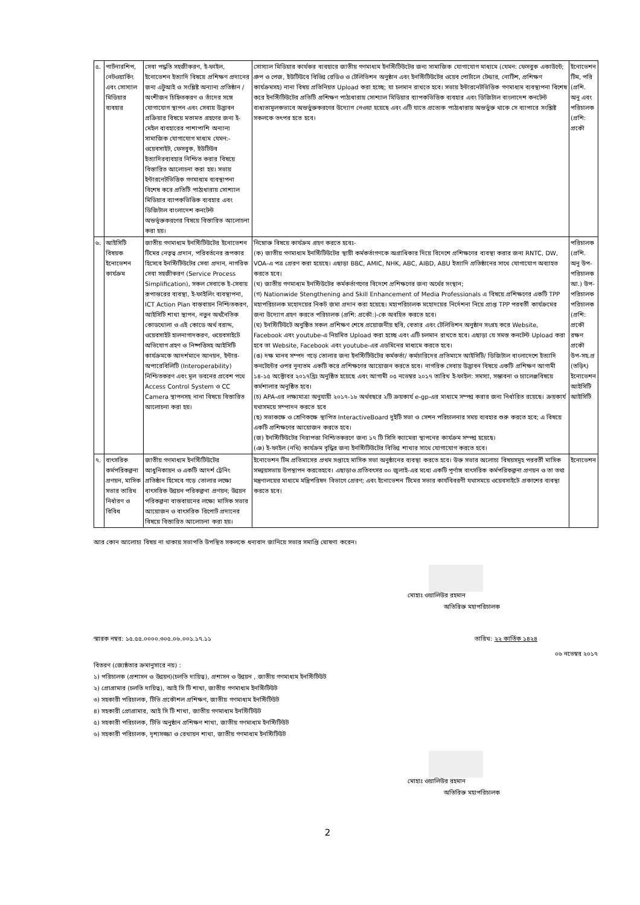| ৫. | পার্টনারশিপ, নেটওয়ার্কিং এবং সোস্যাল মিডিয়ার ব্যবহার | সেবা পদ্ধতি সহজীকরণ, ই-ফাইল, ইনোভেশন ইত্যাদি বিষয়ে প্রশিক্ষণ প্রদানের জন্য এটুআই ও সংশ্লিষ্ট অন্যান্য প্রতিষ্ঠান / অংশীজন চিহ্নিতকরণ ও তাঁদের সঙ্গে যোগাযোগ স্থাপন এবং সেবায় উদ্ভাবন প্রক্রিয়ার বিষয়ে মতামত গ্রহণের জন্য ই-মেইল ব্যবহারের পাশাপাশি অন্যান্য সামাজিক যোগাযোগ মাধ্যম যেমন:- ওয়েবসাইট, ফেসবুক, ইউটিউব ইত্যাদিরব্যবহার নিশ্চিত করার বিষয়ে বিস্তারিত আলোচনা করা হয়। সভায় ইন্টারনেটভিত্তিক গণমাধ্যম ব্যবস্থাপনা বিশেষ করে প্রতিটি পাঠ্যধারায় সোশ্যাল মিডিয়ার ব্যাপকভিত্তিক ব্যবহার এবং ডিজিটাল বাংলাদেশ কনটেন্ট অন্তর্ভূক্তকরণের বিষয়ে বিস্তারিত আলোচনা করা হয়। | সোস্যাল মিডিয়ার কার্যকর ব্যবহারে জাতীয় গণমাধ্যম ইনস্টিটিউটের জন্য সামাজিক যোগাযোগ মাধ্যমে (যেমন: ফেসবুক একাউন্টে; গ্রুপ ও পেজ, ইউটিউবে বিভিন্ন রেডিও ও টেলিভিশন অনুষ্ঠান এবং ইনস্টিটিউটের ওয়েব পোর্টালে টেন্ডার, নোটিশ, প্রশিক্ষণ কার্যক্রমসহ) নানা বিষয় প্রতিনিয়ত Upload করা হচ্ছে; যা চলমান রাখতে হবে। সভায় ইন্টারনেটভিত্তিক গণমাধ্যম ব্যবস্থাপনা বিশেষ করে ইনস্টিটিউটের প্রতিটি প্রশিক্ষণ পাঠ্যধারায় সোশ্যাল মিডিয়ার ব্যাপকভিত্তিক ব্যবহার এবং ডিজিটাল বাংলাদেশ কনটেন্ট বাধ্যতামূলকভাবে অন্তর্ভুক্তকরণের উদ্যোগ নেওয়া হয়েছে এবং এটি যাতে প্রত্যেক পাঠ্যধারায় অন্তর্ভুক্ত থাকে সে ব্যাপারে সংশ্লিষ্ট সকলকে তৎপর হতে হবে। | ইনোভেশন টিম, পরি (প্রশি. অনু এবং পরিচালক (প্রশি: প্রকৌ |
| ৬. | আইসিটি বিষয়ক ইনোভেশন কার্যক্রম | জাতীয় গণমাধ্যম ইনস্টিটিউটের ইনোভেশন টিমের নেতৃত্ব প্রদান, পরিবর্তনের রূপকার হিসেবে ইনস্টিটিউটের সেবা প্রদান, নাগরিক সেবা সহজীকরণ (Service Process Simplification), সকল সেবাকে ই-সেবায় রূপান্তরের ব্যবস্থা, ই-ফাইলিং ব্যবস্থাপনা, ICT Action Plan বাস্তবায়ন নিশ্চিতকরণ, আইসিটি শাখা স্থাপন, নতুন অর্থনৈতিক কোডখোলা ও এই কোডে অর্থ বরাদ্দ, ওয়েবসাইট হালনাগাদকরণ, ওয়েবসাইটে অভিযোগ গ্রহণ ও নিষ্পত্তিসহ আইসিটি কার্যক্রমকে আদর্শমানে আনয়ন, ইন্টার-অপারেবিলিটি (Interoperability) নিশ্চিতকরণ এবং মূল ভবনের প্রবেশ পথে Access Control System ও CC Camera স্থাপনসহ নানা বিষয়ে বিস্তারিত আলোচনা করা হয়। | নিম্নোক্ত বিষয়ে কার্যক্রম গ্রহণ করতে হবেঃ- (ক) জাতীয় গণমাধ্যম ইনস্টিটিউটের স্থায়ী কর্মকর্তাগণকে অগ্রাধিকার দিয়ে বিদেশে প্রশিক্ষণের ব্যবস্থা করার জন্য RNTC, DW, VOA-এ পত্র প্রেরণ করা হয়েছে। এছাড়া BBC, AMIC, NHK, ABC, AIBD, ABU ইত্যাদি প্রতিষ্ঠানের সাথে যোগাযোগ অব্যাহত করতে হবে। (খ) জাতীয় গণমাধ্যম ইনস্টিউটের কর্মকর্তাগণের বিদেশে প্রশিক্ষণের জন্য অর্থের সংস্থান; (গ) Nationwide Stengthening and Skill Enhancement of Media Professionals এ বিষয়ে প্রশিক্ষণের একটি TPP মহাপরিচালক মহোদয়ের নিকট জমা প্রদান করা হয়েছে। মহাপরিচালক মহোদয়ের নির্দেশনা নিয়ে প্রাপ্ত TPP পরবর্তী কার্যক্রমের জন্য উদ্যোগ গ্রহণ করতে পরিচালক (প্রশি: প্রকৌ:)-কে অবহিত করতে হবে। (ঘ) ইনস্টিটিউটে অনুষ্ঠিত সকল প্রশিক্ষণ শেষে প্রয়োজনীয় ছবি, বেতার এবং টেলিভিশন অনুষ্ঠান সংগ্রহ করে Website, Facebook এবং youtube-এ নিয়মিত Upload করা হচ্ছে এবং এটি চলমান রাখতে হবে। এছাড়া যে সমস্ত কনটেন্ট Upload করা হবে তা Website, Facebook এবং youtube-এর এডমিনের মাধ্যমে করতে হবে। (ঙ) দক্ষ মানব সম্পদ গড়ে তোলার জন্য ইনস্টিটিউটের কর্মকর্তা/ কর্মচারিদের প্রতিমাসে আইসিটি/ ডিজিটাল বাংলাদেশে ইত্যাদি কনটেন্টের ওপর নূন্যতম একটি করে প্রশিক্ষণের আয়োজন করতে হবে। নাগরিক সেবায় উদ্ভাবন বিষয়ে একটি প্রশিক্ষণ আগামী ১৪-১৫ অক্টোবর ২০১৭খ্রিঃ অনুষ্ঠিত হয়েছে এবং আগামী ০৫ নভেম্বর ২০১৭ তারিখ ই-ফাইল: সমস্যা, সম্ভাবনা ও চ্যালেঞ্জবিষয়ে কর্মশালার অনুষ্ঠিত হবে। (চ) APA-এর লক্ষ্যমাত্রা অনুযায়ী ২০১৭-১৮ অর্থবছরে ২টি ক্রয়কার্য e-gp-এর মাধ্যমে সম্পন্ন করার জন্য নির্ধারিত রয়েছে। ক্রয়কার্য যথাসময়ে সম্পাদন করতে হবে (ছ) সভাকক্ষে ও শ্রেণিকক্ষে স্থাপিত InteractiveBoard দুইটি সভা ও সেশন পরিচালনার সময় ব্যবহার শুরু করতে হবে; এ বিষয়ে একটি প্রশিক্ষণের আয়োজন করতে হবে। (জ) ইনস্টিটিউটের নিরাপত্তা নিশ্চিতকরণে জন্য ১৭ টি সিসি ক্যামেরা স্থাপনের কার্যক্রম সম্পন্ন হয়েছে। (ঞ) ই-ফাইল (নথি) কার্যক্রম বৃদ্ধির জন্য ইনস্টিটিউটের বিভিন্ন শাখার সাথে যোগাযোগ করতে হবে। | পরিচালক (প্রশি. অনু উপ-পরিচালক আ.) উপ-পরিচালক পরিচালক (প্রশি: প্রকৌ রক্ষণ প্রকৌ উপ-সহ.প্র (তড়িৎ) ইনোভেশন আইসিটি আইসিটি |
| ৭. | বাৎসরিক কর্মপরিকল্পনা প্রণয়ন, মাসিক সভার তারিখ নির্ধারণ ও বিবিধ | জাতীয় গণমাধ্যম ইনস্টিটিউটের আধুনিকায়ন ও একটি আদর্শ ট্রেনিং প্রতিষ্ঠান হিসেবে গড়ে তোলার লক্ষ্যে বাৎসরিক উন্নয়ন পরিকল্পনা প্রণয়ন; উন্নয়ন পরিকল্পনা বাস্তবায়নের লক্ষ্যে মাসিক সভার আয়োজন ও বাৎসরিক রিপোর্ট প্রদানের বিষয়ে বিস্তারিত আলোচনা করা হয়। | ইনোভেশন টিম প্রতিমাসের প্রথম সপ্তাহে মাসিক সভা অনুষ্ঠানের ব্যবস্থা করতে হবে। উক্ত সভার অলোচ্য বিষয়সমূহ পরবর্তী মাসিক সমন্বয়সভায় উপস্থাপন করতেহবে। এছাড়াও প্রতিবৎসর ৩০ জুলাই-এর মধ্যে একটি পূর্ণাঙ্গ বাৎসরিক কর্মপরিকল্পনা প্রণয়ন ও তা তথ্য মন্ত্রণালয়ের মাধ্যমে মন্ত্রিপরিষদ বিভাগে প্রেরণ; এবং ইনোভেশন টিমের সভার কার্যবিবরণী যথাসময়ে ওয়েবসাইটে প্রকাশের ব্যবস্থা করতে হবে। | ইনোভেশন |
আর কোন আলোচ্য বিষয় না থাকায় সভাপতি উপস্থিত সকলকে ধন্যবাদ জানিয়ে সভার সমাপ্তি ঘোষণা করেন।
মোহাঃ ওয়ালিউর রহমান
অতিরিক্ত মহাপরিচালক
স্মারক নম্বর: ১৫.৫৫.০০০০.৩০৫.০৬.০০১.১৭.১১ তারিখ: ২২ কার্তিক ১৪২৪
০৬ নভেম্বর ২০১৭
বিতরণ (জ্যেষ্ঠতার ক্রমানুসারে নয়) :
১) পরিচালক (প্রশাসন ও উন্নয়ন)(চলতি দায়িত্ব), প্রশাসন ও উন্নয়ন , জাতীয় গণমাধ্যম ইনস্টিটিউট
২) প্রোগ্রামার (চলতি দায়িত্ব), আই সি টি শাখা, জাতীয় গণমাধ্যম ইনস্টিটিউট
৩) সহকারী পরিচালক, টিভি প্রকৌশল প্রশিক্ষণ, জাতীয় গণমাধ্যম ইনস্টিটিউট
৪) সহকারী প্রোগ্রামার, আই সি টি শাখা, জাতীয় গণমাধ্যম ইনস্টিটিউট
৫) সহকারী পরিচালক, টিভি অনুষ্ঠান প্রশিক্ষণ শাখা, জাতীয় গণমাধ্যম ইনস্টিটিউট
৬) সহকারী পরিচালক, দৃশ্যসজ্জা ও রেখায়ন শাখা, জাতীয় গণমাধ্যম ইনস্টিটিউট
মোহাঃ ওয়ালিউর রহমান
অতিরিক্ত মহাপরিচালক
2